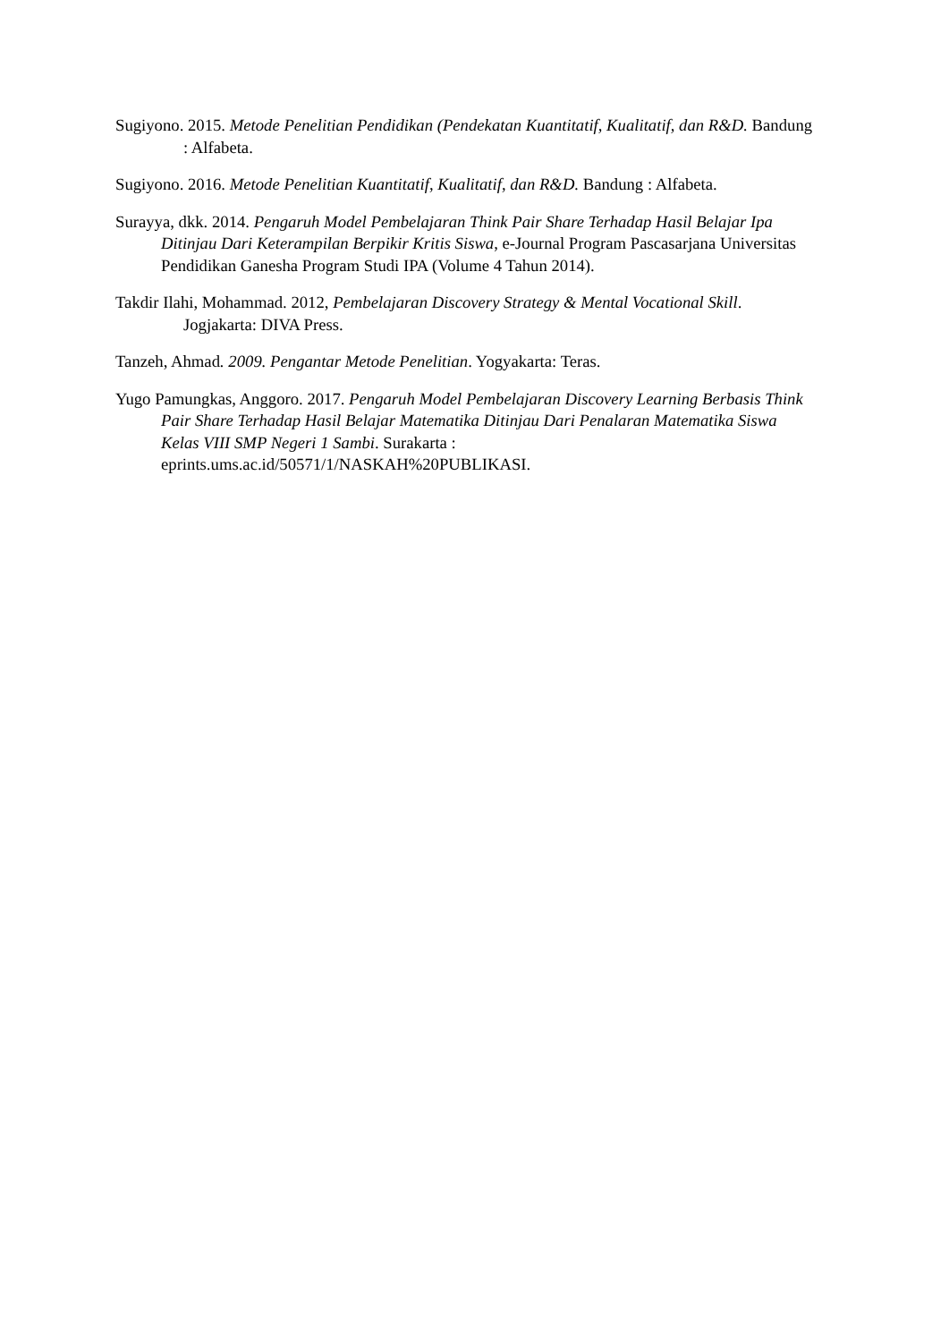Sugiyono. 2015. Metode Penelitian Pendidikan (Pendekatan Kuantitatif, Kualitatif, dan R&D. Bandung : Alfabeta.
Sugiyono. 2016. Metode Penelitian Kuantitatif, Kualitatif, dan R&D. Bandung : Alfabeta.
Surayya, dkk. 2014. Pengaruh Model Pembelajaran Think Pair Share Terhadap Hasil Belajar Ipa Ditinjau Dari Keterampilan Berpikir Kritis Siswa, e-Journal Program Pascasarjana Universitas Pendidikan Ganesha Program Studi IPA (Volume 4 Tahun 2014).
Takdir Ilahi, Mohammad. 2012, Pembelajaran Discovery Strategy & Mental Vocational Skill. Jogjakarta: DIVA Press.
Tanzeh, Ahmad. 2009. Pengantar Metode Penelitian. Yogyakarta: Teras.
Yugo Pamungkas, Anggoro. 2017. Pengaruh Model Pembelajaran Discovery Learning Berbasis Think Pair Share Terhadap Hasil Belajar Matematika Ditinjau Dari Penalaran Matematika Siswa Kelas VIII SMP Negeri 1 Sambi. Surakarta : eprints.ums.ac.id/50571/1/NASKAH%20PUBLIKASI.